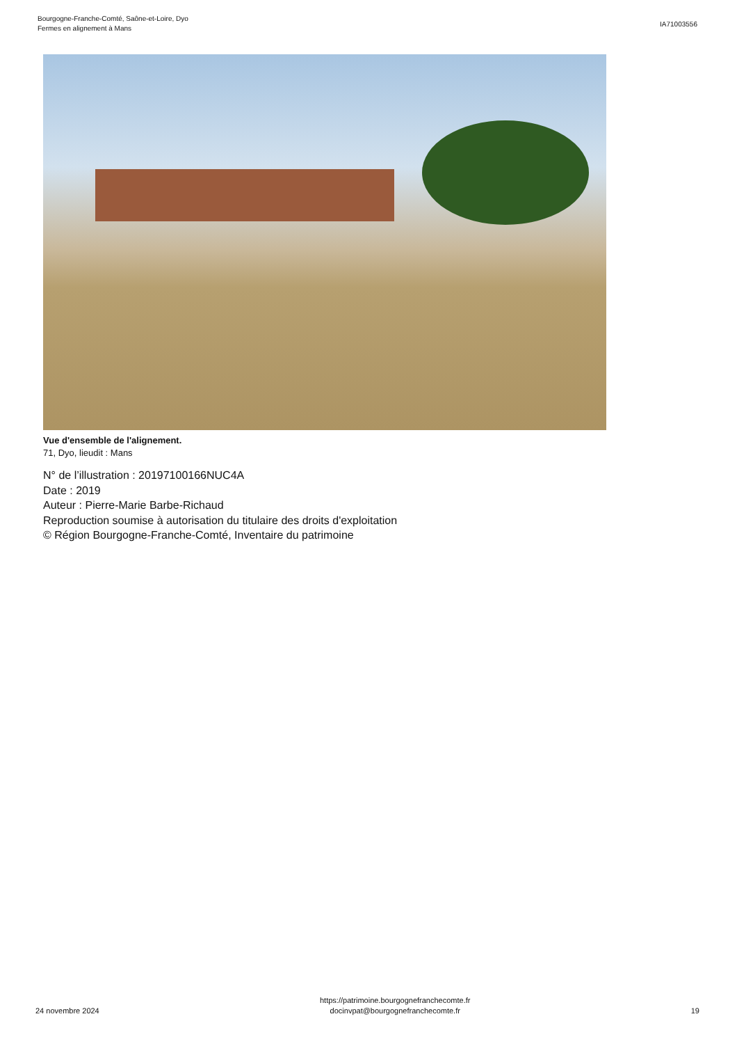Bourgogne-Franche-Comté, Saône-et-Loire, Dyo
Fermes en alignement à Mans
IA71003556
Vue d'ensemble de l'alignement.
71, Dyo, lieudit : Mans
N° de l’illustration : 20197100166NUC4A
Date : 2019
Auteur : Pierre-Marie Barbe-Richaud
Reproduction soumise à autorisation du titulaire des droits d'exploitation
© Région Bourgogne-Franche-Comté, Inventaire du patrimoine
24 novembre 2024
https://patrimoine.bourgognefranchecomte.fr
docinvpat@bourgognefranchecomte.fr
19